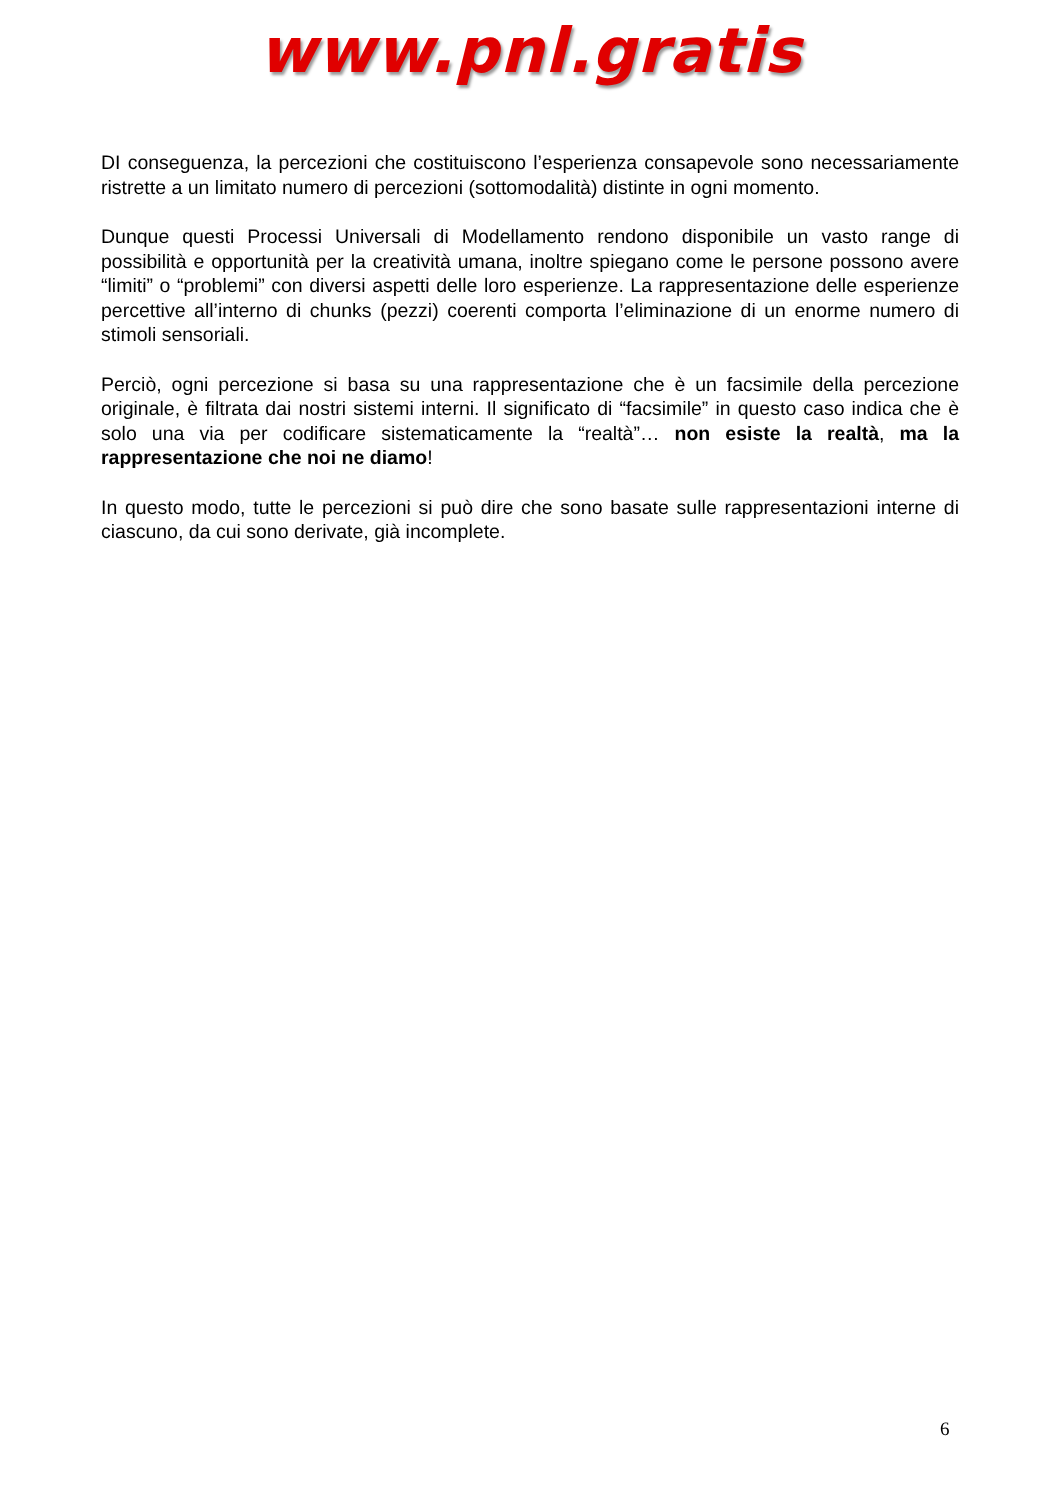www.pnl.gratis
DI conseguenza, la percezioni che costituiscono l’esperienza consapevole sono necessariamente ristrette a un limitato numero di percezioni (sottomodalità) distinte in ogni momento.
Dunque questi Processi Universali di Modellamento rendono disponibile un vasto range di possibilità e opportunità per la creatività umana, inoltre spiegano come le persone possono avere “limiti” o “problemi” con diversi aspetti delle loro esperienze. La rappresentazione delle esperienze percettive all’interno di chunks (pezzi) coerenti comporta l’eliminazione di un enorme numero di stimoli sensoriali.
Perciò, ogni percezione si basa su una rappresentazione che è un facsimile della percezione originale, è filtrata dai nostri sistemi interni. Il significato di “facsimile” in questo caso indica che è solo una via per codificare sistematicamente la “realtà”… non esiste la realtà, ma la rappresentazione che noi ne diamo!
In questo modo, tutte le percezioni si può dire che sono basate sulle rappresentazioni interne di ciascuno, da cui sono derivate, già incomplete.
6